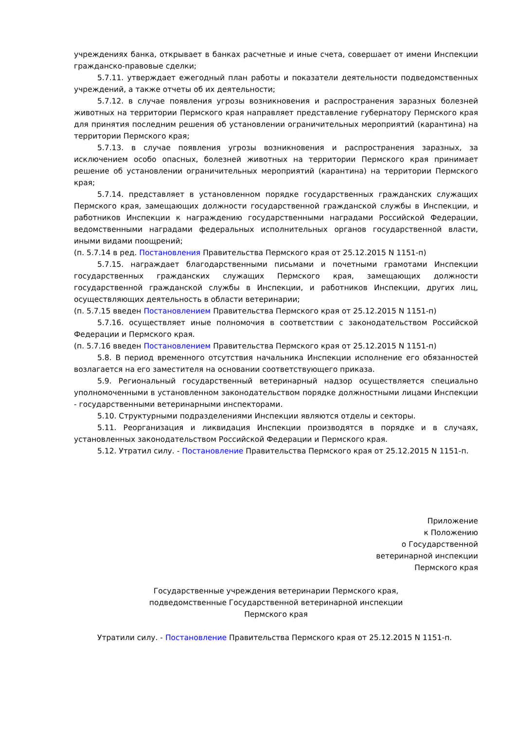учреждениях банка, открывает в банках расчетные и иные счета, совершает от имени Инспекции гражданско-правовые сделки;
5.7.11. утверждает ежегодный план работы и показатели деятельности подведомственных учреждений, а также отчеты об их деятельности;
5.7.12. в случае появления угрозы возникновения и распространения заразных болезней животных на территории Пермского края направляет представление губернатору Пермского края для принятия последним решения об установлении ограничительных мероприятий (карантина) на территории Пермского края;
5.7.13. в случае появления угрозы возникновения и распространения заразных, за исключением особо опасных, болезней животных на территории Пермского края принимает решение об установлении ограничительных мероприятий (карантина) на территории Пермского края;
5.7.14. представляет в установленном порядке государственных гражданских служащих Пермского края, замещающих должности государственной гражданской службы в Инспекции, и работников Инспекции к награждению государственными наградами Российской Федерации, ведомственными наградами федеральных исполнительных органов государственной власти, иными видами поощрений;
(п. 5.7.14 в ред. Постановления Правительства Пермского края от 25.12.2015 N 1151-п)
5.7.15. награждает благодарственными письмами и почетными грамотами Инспекции государственных гражданских служащих Пермского края, замещающих должности государственной гражданской службы в Инспекции, и работников Инспекции, других лиц, осуществляющих деятельность в области ветеринарии;
(п. 5.7.15 введен Постановлением Правительства Пермского края от 25.12.2015 N 1151-п)
5.7.16. осуществляет иные полномочия в соответствии с законодательством Российской Федерации и Пермского края.
(п. 5.7.16 введен Постановлением Правительства Пермского края от 25.12.2015 N 1151-п)
5.8. В период временного отсутствия начальника Инспекции исполнение его обязанностей возлагается на его заместителя на основании соответствующего приказа.
5.9. Региональный государственный ветеринарный надзор осуществляется специально уполномоченными в установленном законодательством порядке должностными лицами Инспекции - государственными ветеринарными инспекторами.
5.10. Структурными подразделениями Инспекции являются отделы и секторы.
5.11. Реорганизация и ликвидация Инспекции производятся в порядке и в случаях, установленных законодательством Российской Федерации и Пермского края.
5.12. Утратил силу. - Постановление Правительства Пермского края от 25.12.2015 N 1151-п.
Приложение
к Положению
о Государственной
ветеринарной инспекции
Пермского края
Государственные учреждения ветеринарии Пермского края,
подведомственные Государственной ветеринарной инспекции
Пермского края
Утратили силу. - Постановление Правительства Пермского края от 25.12.2015 N 1151-п.